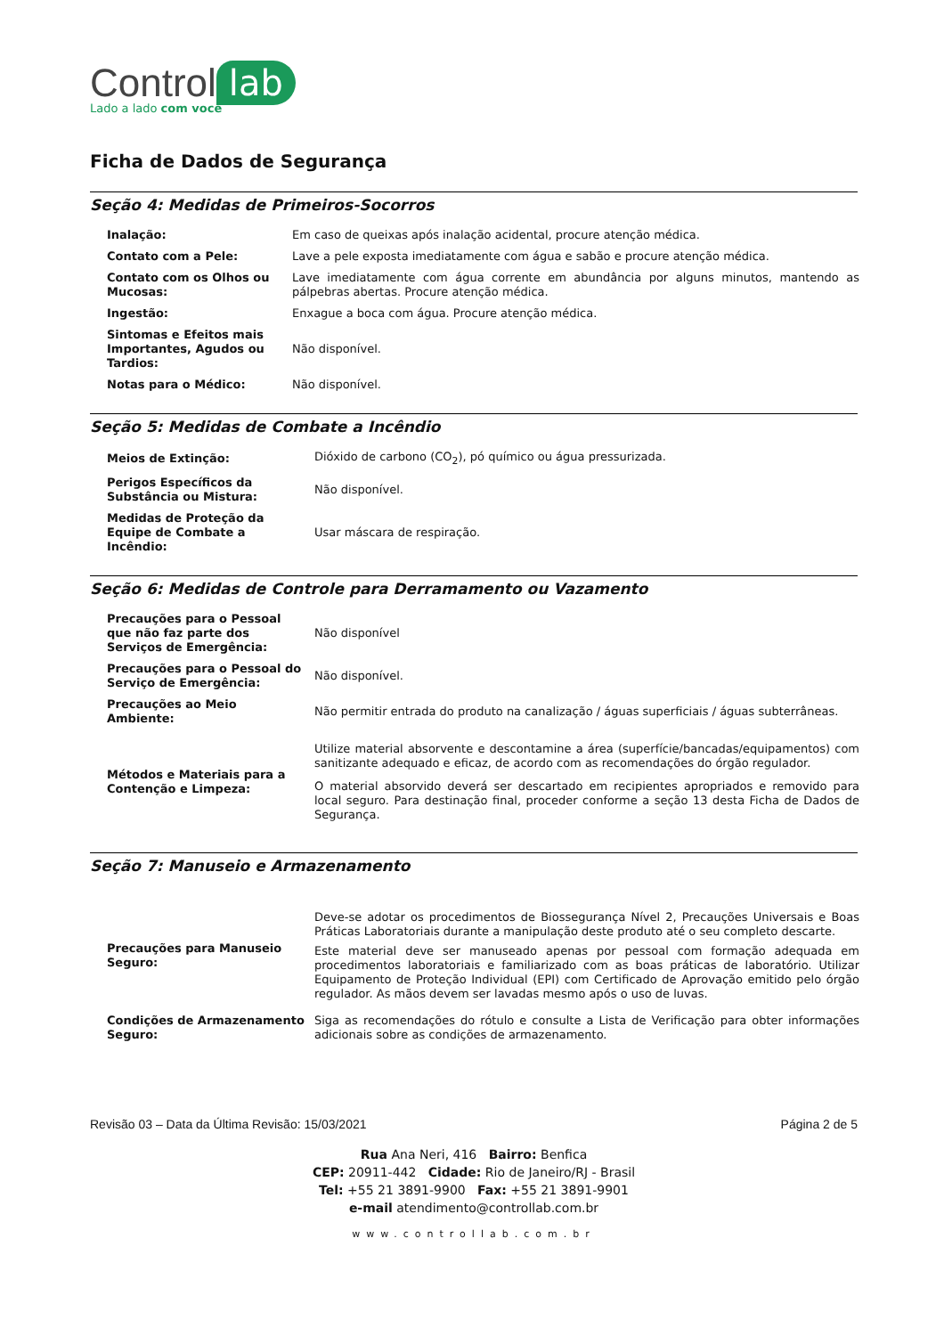Control lab
Lado a lado com você
Ficha de Dados de Segurança
Seção 4: Medidas de Primeiros-Socorros
| Inalação: | Em caso de queixas após inalação acidental, procure atenção médica. |
| Contato com a Pele: | Lave a pele exposta imediatamente com água e sabão e procure atenção médica. |
| Contato com os Olhos ou Mucosas: | Lave imediatamente com água corrente em abundância por alguns minutos, mantendo as pálpebras abertas. Procure atenção médica. |
| Ingestão: | Enxague a boca com água. Procure atenção médica. |
| Sintomas e Efeitos mais Importantes, Agudos ou Tardios: | Não disponível. |
| Notas para o Médico: | Não disponível. |
Seção 5: Medidas de Combate a Incêndio
| Meios de Extinção: | Dióxido de carbono (CO<sub>2</sub>), pó químico ou água pressurizada. |
| Perigos Específicos da Substância ou Mistura: | Não disponível. |
| Medidas de Proteção da Equipe de Combate a Incêndio: | Usar máscara de respiração. |
Seção 6: Medidas de Controle para Derramamento ou Vazamento
| Precauções para o Pessoal que não faz parte dos Serviços de Emergência: | Não disponível |
| Precauções para o Pessoal do Serviço de Emergência: | Não disponível. |
| Precauções ao Meio Ambiente: | Não permitir entrada do produto na canalização / águas superficiais / águas subterrâneas. |
| Métodos e Materiais para a Contenção e Limpeza: | Utilize material absorvente e descontamine a área (superfície/bancadas/equipamentos) com sanitizante adequado e eficaz, de acordo com as recomendações do órgão regulador. O material absorvido deverá ser descartado em recipientes apropriados e removido para local seguro. Para destinação final, proceder conforme a seção 13 desta Ficha de Dados de Segurança. |
Seção 7: Manuseio e Armazenamento
| Precauções para Manuseio Seguro: | Deve-se adotar os procedimentos de Biossegurança Nível 2, Precauções Universais e Boas Práticas Laboratoriais durante a manipulação deste produto até o seu completo descarte. Este material deve ser manuseado apenas por pessoal com formação adequada em procedimentos laboratoriais e familiarizado com as boas práticas de laboratório. Utilizar Equipamento de Proteção Individual (EPI) com Certificado de Aprovação emitido pelo órgão regulador. As mãos devem ser lavadas mesmo após o uso de luvas. |
| Condições de Armazenamento Seguro: | Siga as recomendações do rótulo e consulte a Lista de Verificação para obter informações adicionais sobre as condições de armazenamento. |
Revisão 03 – Data da Última Revisão: 15/03/2021 Página 2 de 5
Rua Ana Neri, 416 Bairro: Benfica
CEP: 20911-442 Cidade: Rio de Janeiro/RJ - Brasil
Tel: +55 21 3891-9900 Fax: +55 21 3891-9901
e-mail atendimento@controllab.com.br
www.controllab.com.br